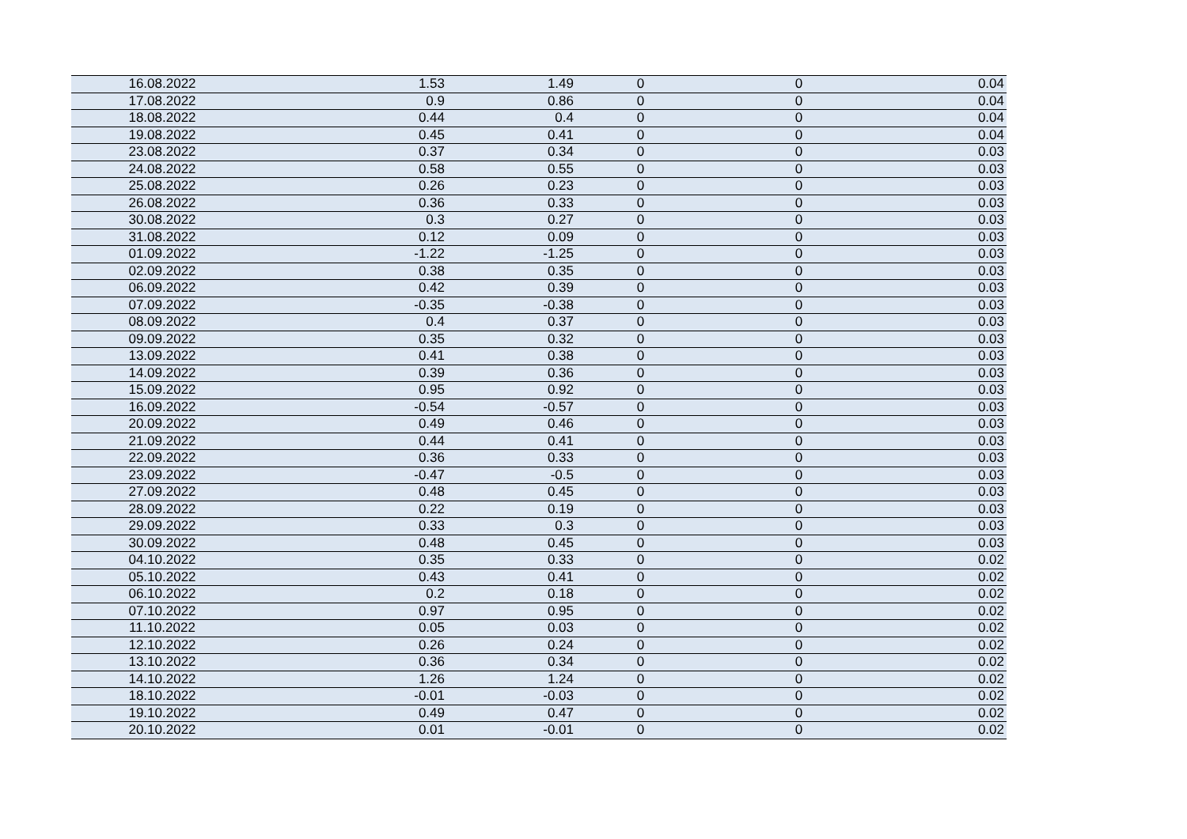| 16.08.2022 | 1.53 | 1.49 | 0 | 0 | 0.04 |
| 17.08.2022 | 0.9 | 0.86 | 0 | 0 | 0.04 |
| 18.08.2022 | 0.44 | 0.4 | 0 | 0 | 0.04 |
| 19.08.2022 | 0.45 | 0.41 | 0 | 0 | 0.04 |
| 23.08.2022 | 0.37 | 0.34 | 0 | 0 | 0.03 |
| 24.08.2022 | 0.58 | 0.55 | 0 | 0 | 0.03 |
| 25.08.2022 | 0.26 | 0.23 | 0 | 0 | 0.03 |
| 26.08.2022 | 0.36 | 0.33 | 0 | 0 | 0.03 |
| 30.08.2022 | 0.3 | 0.27 | 0 | 0 | 0.03 |
| 31.08.2022 | 0.12 | 0.09 | 0 | 0 | 0.03 |
| 01.09.2022 | -1.22 | -1.25 | 0 | 0 | 0.03 |
| 02.09.2022 | 0.38 | 0.35 | 0 | 0 | 0.03 |
| 06.09.2022 | 0.42 | 0.39 | 0 | 0 | 0.03 |
| 07.09.2022 | -0.35 | -0.38 | 0 | 0 | 0.03 |
| 08.09.2022 | 0.4 | 0.37 | 0 | 0 | 0.03 |
| 09.09.2022 | 0.35 | 0.32 | 0 | 0 | 0.03 |
| 13.09.2022 | 0.41 | 0.38 | 0 | 0 | 0.03 |
| 14.09.2022 | 0.39 | 0.36 | 0 | 0 | 0.03 |
| 15.09.2022 | 0.95 | 0.92 | 0 | 0 | 0.03 |
| 16.09.2022 | -0.54 | -0.57 | 0 | 0 | 0.03 |
| 20.09.2022 | 0.49 | 0.46 | 0 | 0 | 0.03 |
| 21.09.2022 | 0.44 | 0.41 | 0 | 0 | 0.03 |
| 22.09.2022 | 0.36 | 0.33 | 0 | 0 | 0.03 |
| 23.09.2022 | -0.47 | -0.5 | 0 | 0 | 0.03 |
| 27.09.2022 | 0.48 | 0.45 | 0 | 0 | 0.03 |
| 28.09.2022 | 0.22 | 0.19 | 0 | 0 | 0.03 |
| 29.09.2022 | 0.33 | 0.3 | 0 | 0 | 0.03 |
| 30.09.2022 | 0.48 | 0.45 | 0 | 0 | 0.03 |
| 04.10.2022 | 0.35 | 0.33 | 0 | 0 | 0.02 |
| 05.10.2022 | 0.43 | 0.41 | 0 | 0 | 0.02 |
| 06.10.2022 | 0.2 | 0.18 | 0 | 0 | 0.02 |
| 07.10.2022 | 0.97 | 0.95 | 0 | 0 | 0.02 |
| 11.10.2022 | 0.05 | 0.03 | 0 | 0 | 0.02 |
| 12.10.2022 | 0.26 | 0.24 | 0 | 0 | 0.02 |
| 13.10.2022 | 0.36 | 0.34 | 0 | 0 | 0.02 |
| 14.10.2022 | 1.26 | 1.24 | 0 | 0 | 0.02 |
| 18.10.2022 | -0.01 | -0.03 | 0 | 0 | 0.02 |
| 19.10.2022 | 0.49 | 0.47 | 0 | 0 | 0.02 |
| 20.10.2022 | 0.01 | -0.01 | 0 | 0 | 0.02 |